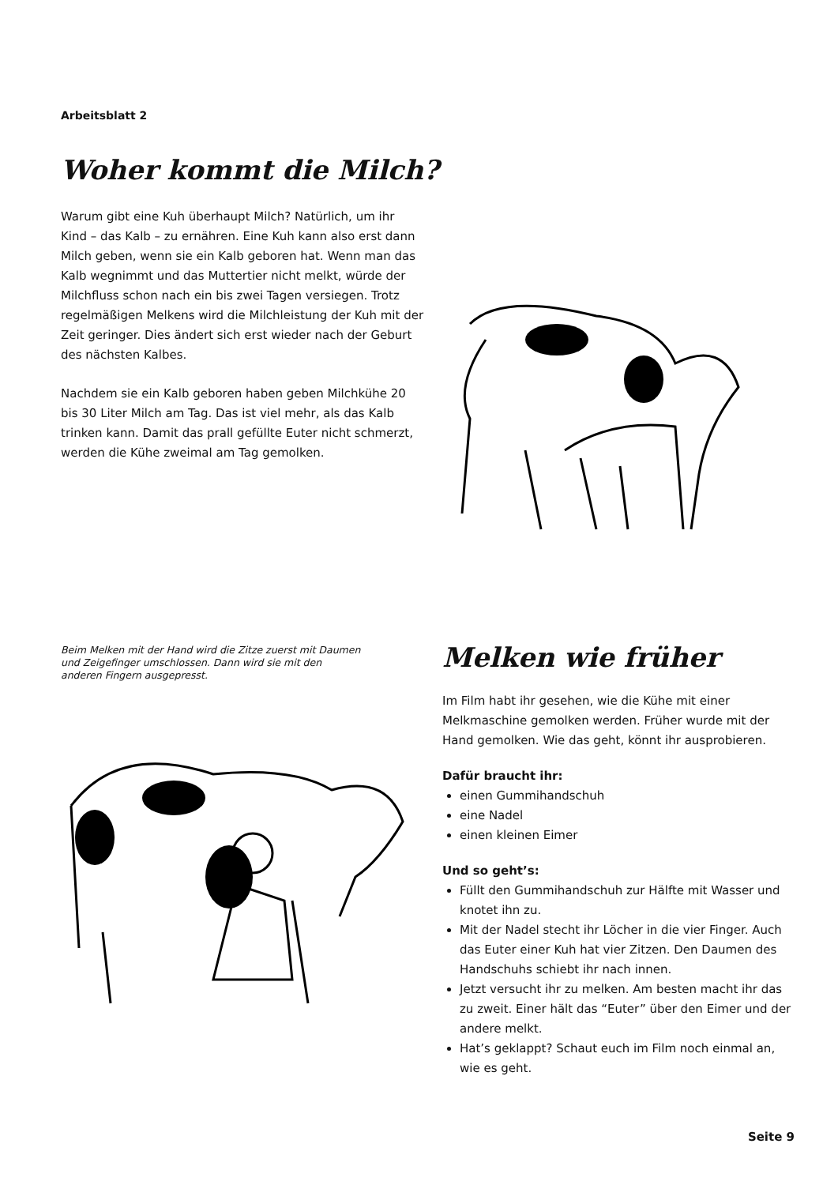Arbeitsblatt 2
Woher kommt die Milch?
Warum gibt eine Kuh überhaupt Milch? Natürlich, um ihr Kind – das Kalb – zu ernähren. Eine Kuh kann also erst dann Milch geben, wenn sie ein Kalb geboren hat. Wenn man das Kalb wegnimmt und das Muttertier nicht melkt, würde der Milchfluss schon nach ein bis zwei Tagen versiegen. Trotz regelmäßigen Melkens wird die Milchleistung der Kuh mit der Zeit geringer. Dies ändert sich erst wieder nach der Geburt des nächsten Kalbes.
Nachdem sie ein Kalb geboren haben geben Milchkühe 20 bis 30 Liter Milch am Tag. Das ist viel mehr, als das Kalb trinken kann. Damit das prall gefüllte Euter nicht schmerzt, werden die Kühe zweimal am Tag gemolken.
Beim Melken mit der Hand wird die Zitze zuerst mit Daumen und Zeigefinger umschlossen. Dann wird sie mit den anderen Fingern ausgepresst.
Melken wie früher
Im Film habt ihr gesehen, wie die Kühe mit einer Melkmaschine gemolken werden. Früher wurde mit der Hand gemolken. Wie das geht, könnt ihr ausprobieren.
Dafür braucht ihr:
einen Gummihandschuh
eine Nadel
einen kleinen Eimer
Und so geht’s:
Füllt den Gummihandschuh zur Hälfte mit Wasser und knotet ihn zu.
Mit der Nadel stecht ihr Löcher in die vier Finger. Auch das Euter einer Kuh hat vier Zitzen. Den Daumen des Handschuhs schiebt ihr nach innen.
Jetzt versucht ihr zu melken. Am besten macht ihr das zu zweit. Einer hält das “Euter” über den Eimer und der andere melkt.
Hat’s geklappt? Schaut euch im Film noch einmal an, wie es geht.
Seite 9